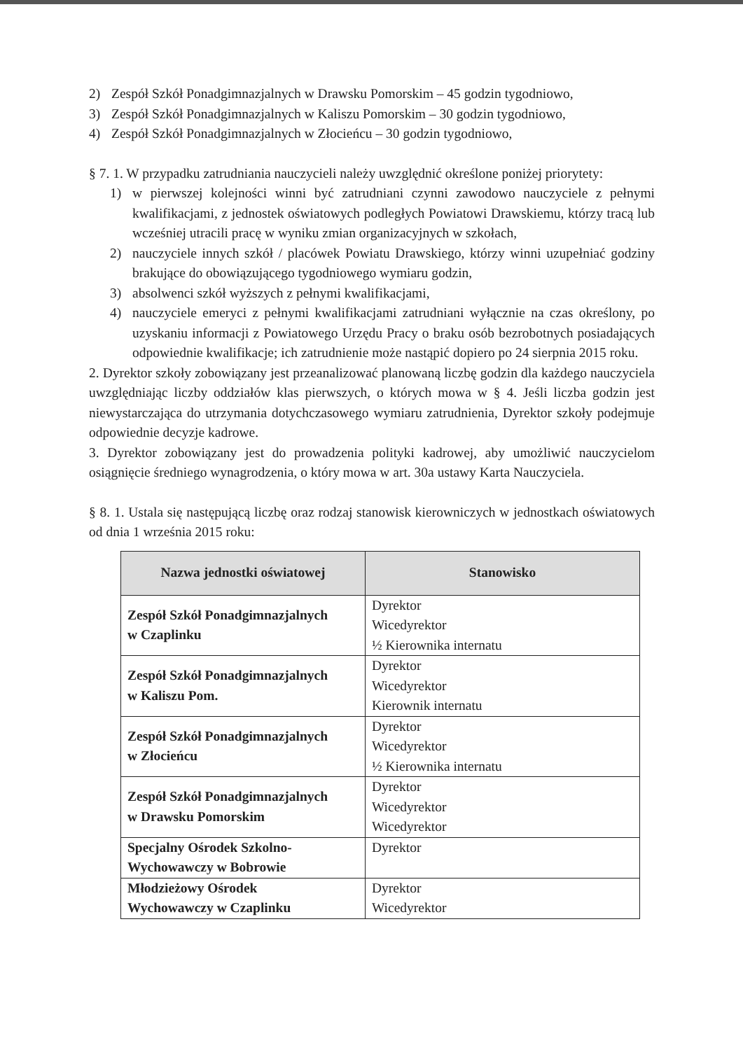2) Zespół Szkół Ponadgimnazjalnych w Drawsku Pomorskim – 45 godzin tygodniowo,
3) Zespół Szkół Ponadgimnazjalnych w Kaliszu Pomorskim – 30 godzin tygodniowo,
4) Zespół Szkół Ponadgimnazjalnych w Złocieńcu – 30 godzin tygodniowo,
§ 7. 1. W przypadku zatrudniania nauczycieli należy uwzględnić określone poniżej priorytety:
1) w pierwszej kolejności winni być zatrudniani czynni zawodowo nauczyciele z pełnymi kwalifikacjami, z jednostek oświatowych podległych Powiatowi Drawskiemu, którzy tracą lub wcześniej utracili pracę w wyniku zmian organizacyjnych w szkołach,
2) nauczyciele innych szkół / placówek Powiatu Drawskiego, którzy winni uzupełniać godziny brakujące do obowiązującego tygodniowego wymiaru godzin,
3) absolwenci szkół wyższych z pełnymi kwalifikacjami,
4) nauczyciele emeryci z pełnymi kwalifikacjami zatrudniani wyłącznie na czas określony, po uzyskaniu informacji z Powiatowego Urzędu Pracy o braku osób bezrobotnych posiadających odpowiednie kwalifikacje; ich zatrudnienie może nastąpić dopiero po 24 sierpnia 2015 roku.
2. Dyrektor szkoły zobowiązany jest przeanalizować planowaną liczbę godzin dla każdego nauczyciela uwzględniając liczby oddziałów klas pierwszych, o których mowa w § 4. Jeśli liczba godzin jest niewystarczająca do utrzymania dotychczasowego wymiaru zatrudnienia, Dyrektor szkoły podejmuje odpowiednie decyzje kadrowe.
3. Dyrektor zobowiązany jest do prowadzenia polityki kadrowej, aby umożliwić nauczycielom osiągnięcie średniego wynagrodzenia, o który mowa w art. 30a ustawy Karta Nauczyciela.
§ 8. 1. Ustala się następującą liczbę oraz rodzaj stanowisk kierowniczych w jednostkach oświatowych od dnia 1 września 2015 roku:
| Nazwa jednostki oświatowej | Stanowisko |
| --- | --- |
| Zespół Szkół Ponadgimnazjalnych w Czaplinku | Dyrektor Wicedyrektor ½ Kierownika internatu |
| Zespół Szkół Ponadgimnazjalnych w Kaliszu Pom. | Dyrektor Wicedyrektor Kierownik internatu |
| Zespół Szkół Ponadgimnazjalnych w Złocieńcu | Dyrektor Wicedyrektor ½ Kierownika internatu |
| Zespół Szkół Ponadgimnazjalnych w Drawsku Pomorskim | Dyrektor Wicedyrektor Wicedyrektor |
| Specjalny Ośrodek Szkolno- Wychowawczy w Bobrowie | Dyrektor |
| Młodzieżowy Ośrodek Wychowawczy w Czaplinku | Dyrektor Wicedyrektor |